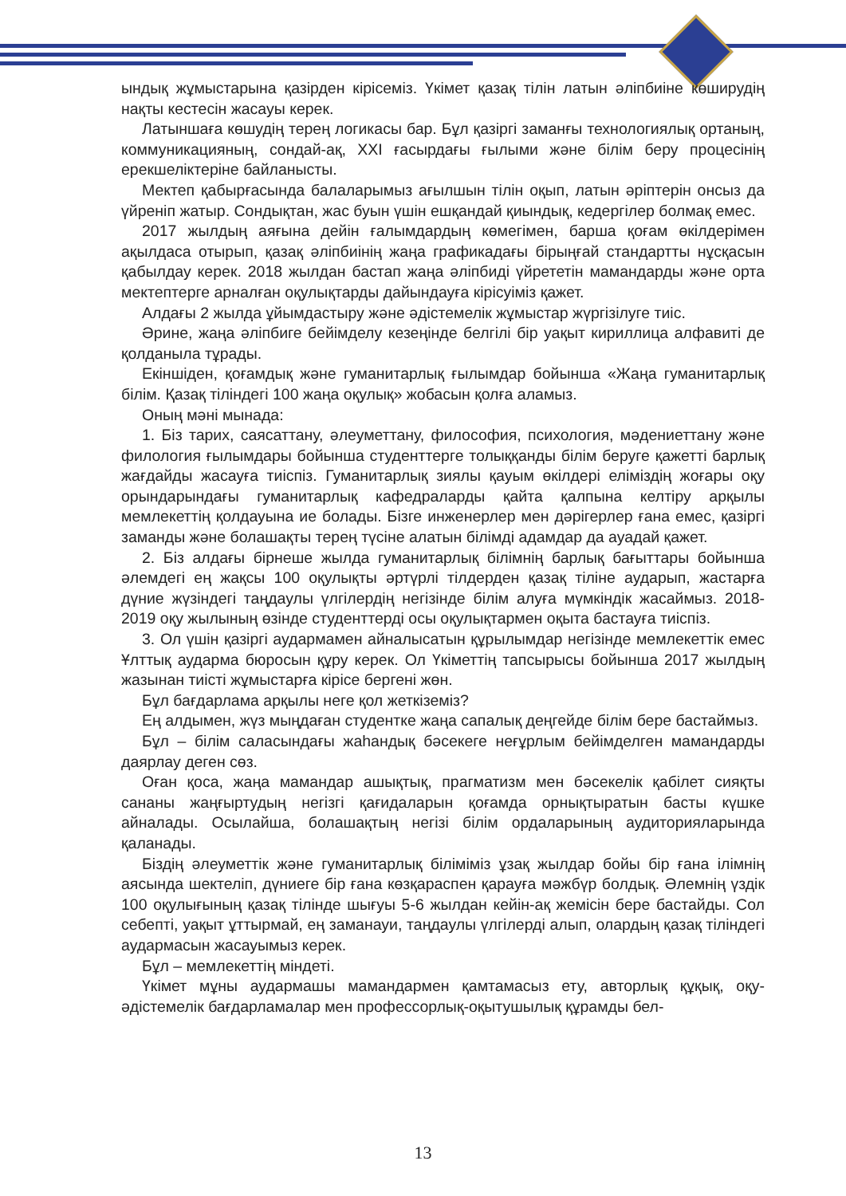ындық жұмыстарына қазірден кірісеміз. Үкімет қазақ тілін латын әліпбиіне көширудің нақты кестесін жасауы керек.
Латыншаға көшудің терең логикасы бар. Бұл қазіргі заманғы технологиялық ортаның, коммуникацияның, сондай-ақ, XXI ғасырдағы ғылыми және білім беру процесінің ерекшеліктеріне байланысты.
Мектеп қабырғасында балаларымыз ағылшын тілін оқып, латын әріптерін онсыз да үйреніп жатыр. Сондықтан, жас буын үшін ешқандай қиындық, кедергілер болмақ емес.
2017 жылдың аяғына дейін ғалымдардың көмегімен, барша қоғам өкілдерімен ақылдаса отырып, қазақ әліпбиінің жаңа графикадағы бірыңғай стандартты нұсқасын қабылдау керек. 2018 жылдан бастап жаңа әліпбиді үйрететін мамандарды және орта мектептерге арналған оқулықтарды дайындауға кірісуіміз қажет.
Алдағы 2 жылда ұйымдастыру және әдістемелік жұмыстар жүргізілуге тиіс.
Әрине, жаңа әліпбиге бейімделу кезеңінде белгілі бір уақыт кириллица алфавиті де қолданыла тұрады.
Екіншіден, қоғамдық және гуманитарлық ғылымдар бойынша «Жаңа гуманитарлық білім. Қазақ тіліндегі 100 жаңа оқулық» жобасын қолға аламыз.
Оның мәні мынада:
1. Біз тарих, саясаттану, әлеуметтану, философия, психология, мәдениеттану және филология ғылымдары бойынша студенттерге толыққанды білім беруге қажетті барлық жағдайды жасауға тиіспіз. Гуманитарлық зиялы қауым өкілдері еліміздің жоғары оқу орындарындағы гуманитарлық кафедраларды қайта қалпына келтіру арқылы мемлекеттің қолдауына ие болады. Бізге инженерлер мен дәрігерлер ғана емес, қазіргі заманды және болашақты терең түсіне алатын білімді адамдар да ауадай қажет.
2. Біз алдағы бірнеше жылда гуманитарлық білімнің барлық бағыттары бойынша әлемдегі ең жақсы 100 оқулықты әртүрлі тілдерден қазақ тіліне аударып, жастарға дүние жүзіндегі таңдаулы үлгілердің негізінде білім алуға мүмкіндік жасаймыз. 2018-2019 оқу жылының өзінде студенттерді осы оқулықтармен оқыта бастауға тиіспіз.
3. Ол үшін қазіргі аудармамен айналысатын құрылымдар негізінде мемлекеттік емес Ұлттық аударма бюросын құру керек. Ол Үкіметтің тапсырысы бойынша 2017 жылдың жазынан тиісті жұмыстарға кірісе бергені жөн.
Бұл бағдарлама арқылы неге қол жеткіземіз?
Ең алдымен, жүз мыңдаған студентке жаңа сапалық деңгейде білім бере бастаймыз.
Бұл – білім саласындағы жаһандық бәсекеге неғұрлым бейімделген мамандарды даярлау деген сөз.
Оған қоса, жаңа мамандар ашықтық, прагматизм мен бәсекелік қабілет сияқты сананы жаңғыртудың негізгі қағидаларын қоғамда орнықтыратын басты күшке айналады. Осылайша, болашақтың негізі білім ордаларының аудиторияларында қаланады.
Біздің әлеуметтік және гуманитарлық біліміміз ұзақ жылдар бойы бір ғана ілімнің аясында шектеліп, дүниеге бір ғана көзқараспен қарауға мәжбүр болдық. Әлемнің үздік 100 оқулығының қазақ тілінде шығуы 5-6 жылдан кейін-ақ жемісін бере бастайды. Сол себепті, уақыт ұттырмай, ең заманауи, таңдаулы үлгілерді алып, олардың қазақ тіліндегі аудармасын жасауымыз керек.
Бұл – мемлекеттің міндеті.
Үкімет мұны аудармашы мамандармен қамтамасыз ету, авторлық құқық, оқу-әдістемелік бағдарламалар мен профессорлық-оқытушылық құрамды бел-
13